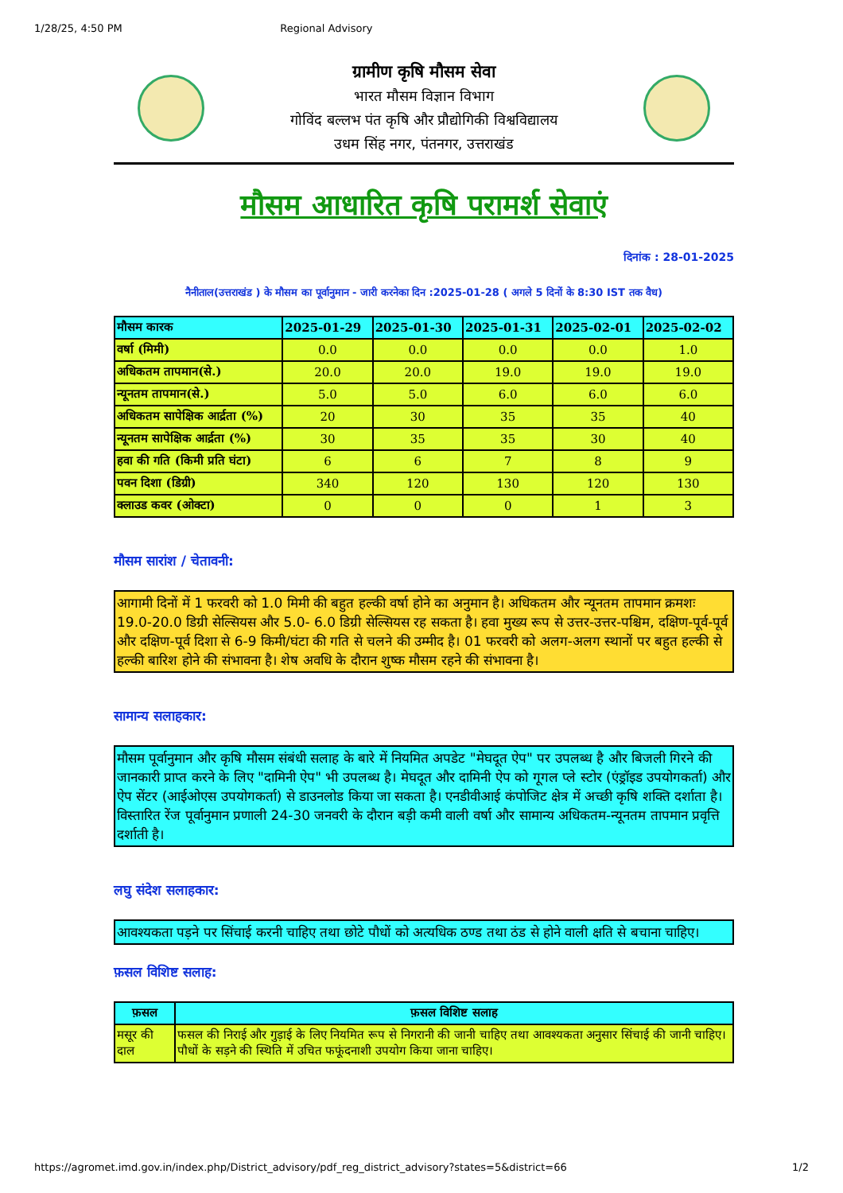1/28/25, 4:50 PM Regional Advisory
ग्रामीण कृषि मौसम सेवा
भारत मौसम विज्ञान विभाग
गोविंद बल्लभ पंत कृषि और प्रौद्योगिकी विश्वविद्यालय
उधम सिंह नगर, पंतनगर, उत्तराखंड
मौसम आधारित कृषि परामर्श सेवाएं
दिनांक : 28-01-2025
नैनीताल(उत्तराखंड ) के मौसम का पूर्वानुमान - जारी करनेका दिन :2025-01-28 ( अगले 5 दिनों के 8:30 IST तक वैध)
| मौसम कारक | 2025-01-29 | 2025-01-30 | 2025-01-31 | 2025-02-01 | 2025-02-02 |
| --- | --- | --- | --- | --- | --- |
| वर्षा (मिमी) | 0.0 | 0.0 | 0.0 | 0.0 | 1.0 |
| अधिकतम तापमान(से.) | 20.0 | 20.0 | 19.0 | 19.0 | 19.0 |
| न्यूनतम तापमान(से.) | 5.0 | 5.0 | 6.0 | 6.0 | 6.0 |
| अधिकतम सापेक्षिक आर्द्रता (%) | 20 | 30 | 35 | 35 | 40 |
| न्यूनतम सापेक्षिक आर्द्रता (%) | 30 | 35 | 35 | 30 | 40 |
| हवा की गति (किमी प्रति घंटा) | 6 | 6 | 7 | 8 | 9 |
| पवन दिशा (डिग्री) | 340 | 120 | 130 | 120 | 130 |
| क्लाउड कवर (ओक्टा) | 0 | 0 | 0 | 1 | 3 |
मौसम सारांश / चेतावनी:
आगामी दिनों में 1 फरवरी को 1.0 मिमी की बहुत हल्की वर्षा होने का अनुमान है। अधिकतम और न्यूनतम तापमान क्रमशः 19.0-20.0 डिग्री सेल्सियस और 5.0- 6.0 डिग्री सेल्सियस रह सकता है। हवा मुख्य रूप से उत्तर-उत्तर-पश्चिम, दक्षिण-पूर्व-पूर्व और दक्षिण-पूर्व दिशा से 6-9 किमी/घंटा की गति से चलने की उम्मीद है। 01 फरवरी को अलग-अलग स्थानों पर बहुत हल्की से हल्की बारिश होने की संभावना है। शेष अवधि के दौरान शुष्क मौसम रहने की संभावना है।
सामान्य सलाहकार:
मौसम पूर्वानुमान और कृषि मौसम संबंधी सलाह के बारे में नियमित अपडेट "मेघदूत ऐप" पर उपलब्ध है और बिजली गिरने की जानकारी प्राप्त करने के लिए "दामिनी ऐप" भी उपलब्ध है। मेघदूत और दामिनी ऐप को गूगल प्ले स्टोर (एंड्रॉइड उपयोगकर्ता) और ऐप सेंटर (आईओएस उपयोगकर्ता) से डाउनलोड किया जा सकता है। एनडीवीआई कंपोजिट क्षेत्र में अच्छी कृषि शक्ति दर्शाता है। विस्तारित रेंज पूर्वानुमान प्रणाली 24-30 जनवरी के दौरान बड़ी कमी वाली वर्षा और सामान्य अधिकतम-न्यूनतम तापमान प्रवृत्ति दर्शाती है।
लघु संदेश सलाहकार:
आवश्यकता पड़ने पर सिंचाई करनी चाहिए तथा छोटे पौधों को अत्यधिक ठण्ड तथा ठंड से होने वाली क्षति से बचाना चाहिए।
फ़सल विशिष्ट सलाह:
| फ़सल | फ़सल विशिष्ट सलाह |
| --- | --- |
| मसूर की दाल | फसल की निराई और गुड़ाई के लिए नियमित रूप से निगरानी की जानी चाहिए तथा आवश्यकता अनुसार सिंचाई की जानी चाहिए। पौधों के सड़ने की स्थिति में उचित फफूंदनाशी उपयोग किया जाना चाहिए। |
https://agromet.imd.gov.in/index.php/District_advisory/pdf_reg_district_advisory?states=5&district=66 1/2